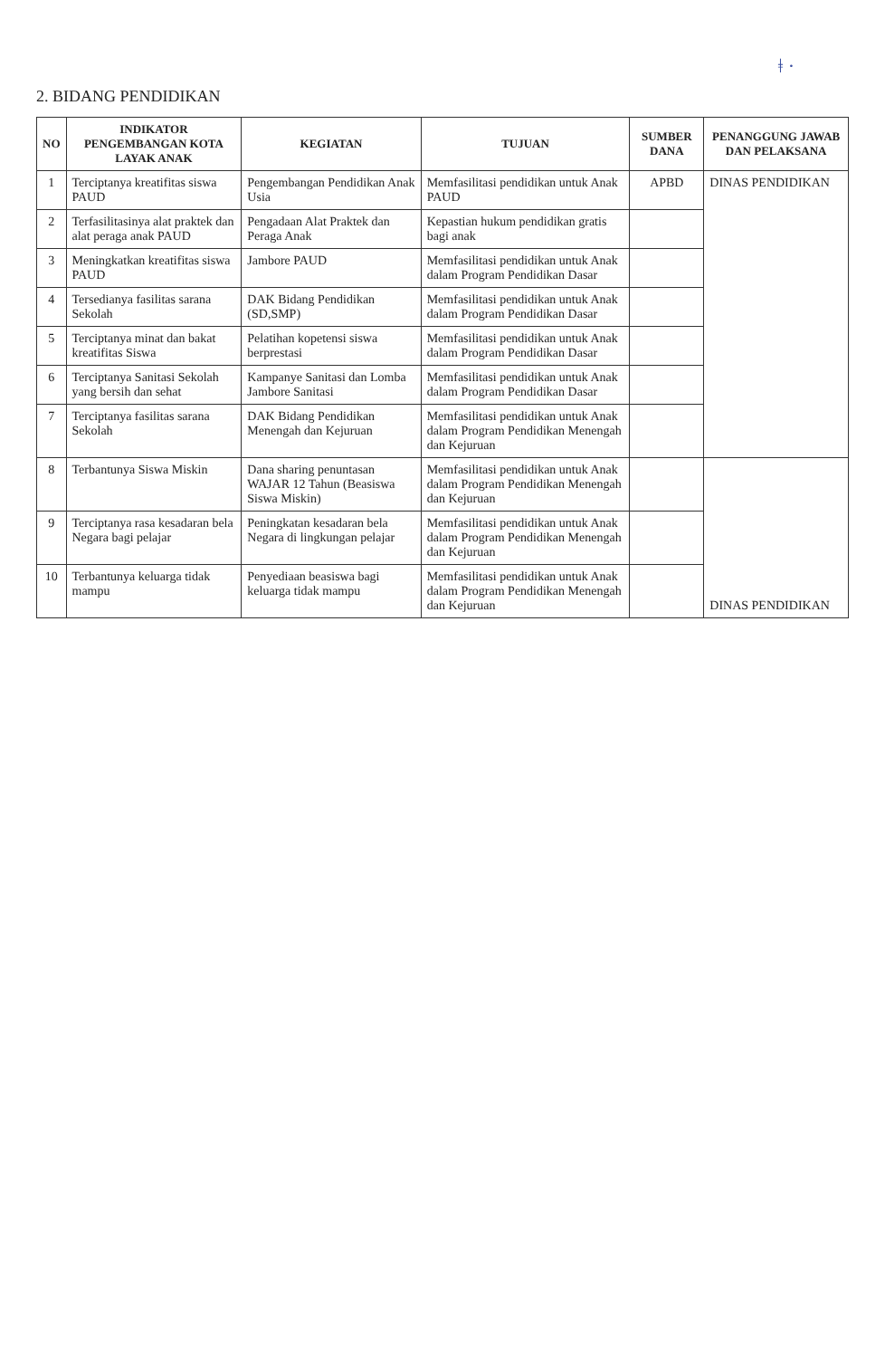ǂ ·
2. BIDANG PENDIDIKAN
| NO | INDIKATOR PENGEMBANGAN KOTA LAYAK ANAK | KEGIATAN | TUJUAN | SUMBER DANA | PENANGGUNG JAWAB DAN PELAKSANA |
| --- | --- | --- | --- | --- | --- |
| 1 | Terciptanya kreatifitas siswa PAUD | Pengembangan Pendidikan Anak Usia | Memfasilitasi pendidikan untuk Anak PAUD | APBD | DINAS PENDIDIKAN |
| 2 | Terfasilitasinya alat praktek dan alat peraga anak PAUD | Pengadaan Alat Praktek dan Peraga Anak | Kepastian hukum pendidikan gratis bagi anak | | |
| 3 | Meningkatkan kreatifitas siswa PAUD | Jambore PAUD | Memfasilitasi pendidikan untuk Anak dalam Program Pendidikan Dasar | | |
| 4 | Tersedianya fasilitas sarana Sekolah | DAK Bidang Pendidikan (SD,SMP) | Memfasilitasi pendidikan untuk Anak dalam Program Pendidikan Dasar | | |
| 5 | Terciptanya minat dan bakat kreatifitas Siswa | Pelatihan kopetensi siswa berprestasi | Memfasilitasi pendidikan untuk Anak dalam Program Pendidikan Dasar | | |
| 6 | Terciptanya Sanitasi Sekolah yang bersih dan sehat | Kampanye Sanitasi dan Lomba Jambore Sanitasi | Memfasilitasi pendidikan untuk Anak dalam Program Pendidikan Dasar | | |
| 7 | Terciptanya fasilitas sarana Sekolah | DAK Bidang Pendidikan Menengah dan Kejuruan | Memfasilitasi pendidikan untuk Anak dalam Program Pendidikan Menengah dan Kejuruan | | |
| 8 | Terbantunya Siswa Miskin | Dana sharing penuntasan WAJAR 12 Tahun (Beasiswa Siswa Miskin) | Memfasilitasi pendidikan untuk Anak dalam Program Pendidikan Menengah dan Kejuruan | | DINAS PENDIDIKAN |
| 9 | Terciptanya rasa kesadaran bela Negara bagi pelajar | Peningkatan kesadaran bela Negara di lingkungan pelajar | Memfasilitasi pendidikan untuk Anak dalam Program Pendidikan Menengah dan Kejuruan | | |
| 10 | Terbantunya keluarga tidak mampu | Penyediaan beasiswa bagi keluarga tidak mampu | Memfasilitasi pendidikan untuk Anak dalam Program Pendidikan Menengah dan Kejuruan | | |